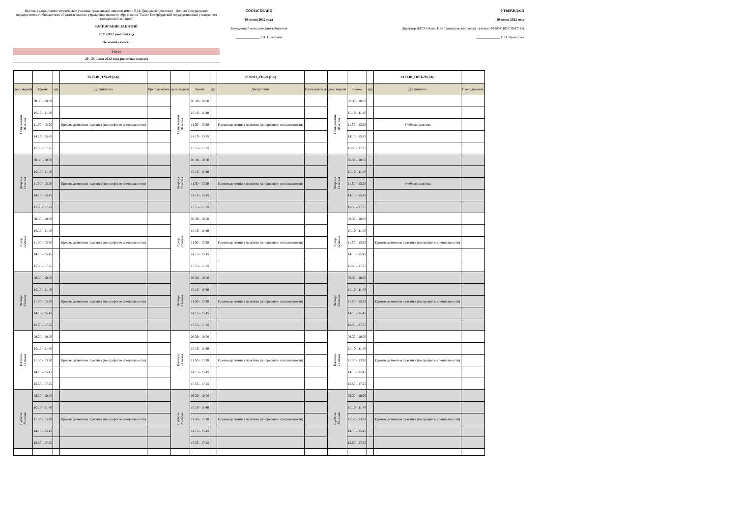Якутское авиационное техническое училище гражданской авиации имени В.И. Гришукова (колледж) - филиал Федерального государственного бюджетного образовательного учреждения высшего образования "Санкт-Петербургский государственный университет гражданской авиации"
РАСПИСАНИЕ ЗАНЯТИЙ
2021-2022 учебный год
Весенний семестр
2 курс
20 - 25 июня 2022 года (нечетная неделя)
СОГЛАСОВАНО
09 июня 2022 года
Заведующий методическим кабинетом
______________Л.Н. Николаева
УТВЕРЖДАЮ
10 июня 2022 года
Директор ЯАТУ ГА им. В.И. Гришукова (колледж) - филиал ФГБОУ ВО СПбГУ ГА
______________ П.И. Прокопьев
| | | | 25.02.01_ТМ-20 (БК) | | | | | 25.02.03_ТП-20 (БК) | | | | | 23.02.01_ОВП-20 (БК) | |
| день недели | Время | ауд. | Дисциплина | Преподаватель | день недели | Время | ауд. | Дисциплина | Преподаватель | день недели | Время | ауд. | Дисциплина | Преподаватель |
| Понедельник 20 июня | 08.30 - 10.00 | | | | Понедельник 20 июня | 08.30 - 10.00 | | | | Понедельник 20 июня | 08.30 - 10.00 | | | |
| | 10.10 - 11.40 | | | | | 10.10 - 11.40 | | | | | 10.10 - 11.40 | | | |
| | 11.50 - 13.20 | | Производственная практика (по профилю специальности) | | | 11.50 - 13.20 | | Производственная практика (по профилю специальности) | | | 11.50 - 13.20 | | Учебная практика | |
| | 14.15 - 15.45 | | | | | 14.15 - 15.45 | | | | | 14.15 - 15.45 | | | |
| | 15.55 - 17.25 | | | | | 15.55 - 17.25 | | | | | 15.55 - 17.25 | | | |
| Вторник 21 июня | 08.30 - 10.00 | | | | Вторник 21 июня | 08.30 - 10.00 | | | | Вторник 21 июня | 08.30 - 10.00 | | | |
| | 10.10 - 11.40 | | | | | 10.10 - 11.40 | | | | | 10.10 - 11.40 | | | |
| | 11.50 - 13.20 | | Производственная практика (по профилю специальности) | | | 11.50 - 13.20 | | Производственная практика (по профилю специальности) | | | 11.50 - 13.20 | | Учебная практика | |
| | 14.15 - 15.45 | | | | | 14.15 - 15.45 | | | | | 14.15 - 15.45 | | | |
| | 15.55 - 17.25 | | | | | 15.55 - 17.25 | | | | | 15.55 - 17.25 | | | |
| Среда 22 июня | 08.30 - 10.00 | | | | Среда 22 июня | 08.30 - 10.00 | | | | Среда 22 июня | 08.30 - 10.00 | | | |
| | 10.10 - 11.40 | | | | | 10.10 - 11.40 | | | | | 10.10 - 11.40 | | | |
| | 11.50 - 13.20 | | Производственная практика (по профилю специальности) | | | 11.50 - 13.20 | | Производственная практика (по профилю специальности) | | | 11.50 - 13.20 | | Производственная практика (по профилю специальности) | |
| | 14.15 - 15.45 | | | | | 14.15 - 15.45 | | | | | 14.15 - 15.45 | | | |
| | 15.55 - 17.25 | | | | | 15.55 - 17.25 | | | | | 15.55 - 17.25 | | | |
| Четверг 23 июня | 08.30 - 10.00 | | | | Четверг 23 июня | 08.30 - 10.00 | | | | Четверг 23 июня | 08.30 - 10.00 | | | |
| | 10.10 - 11.40 | | | | | 10.10 - 11.40 | | | | | 10.10 - 11.40 | | | |
| | 11.50 - 13.20 | | Производственная практика (по профилю специальности) | | | 11.50 - 13.20 | | Производственная практика (по профилю специальности) | | | 11.50 - 13.20 | | Производственная практика (по профилю специальности) | |
| | 14.15 - 15.45 | | | | | 14.15 - 15.45 | | | | | 14.15 - 15.45 | | | |
| | 15.55 - 17.25 | | | | | 15.55 - 17.25 | | | | | 15.55 - 17.25 | | | |
| Пятница 24 июня | 08.30 - 10.00 | | | | Пятница 24 июня | 08.30 - 10.00 | | | | Пятница 24 июня | 08.30 - 10.00 | | | |
| | 10.10 - 11.40 | | | | | 10.10 - 11.40 | | | | | 10.10 - 11.40 | | | |
| | 11.50 - 13.20 | | Производственная практика (по профилю специальности) | | | 11.50 - 13.20 | | Производственная практика (по профилю специальности) | | | 11.50 - 13.20 | | Производственная практика (по профилю специальности) | |
| | 14.15 - 15.45 | | | | | 14.15 - 15.45 | | | | | 14.15 - 15.45 | | | |
| | 15.55 - 17.25 | | | | | 15.55 - 17.25 | | | | | 15.55 - 17.25 | | | |
| Суббота 25 июня | 08.30 - 10.00 | | | | Суббота 25 июня | 08.30 - 10.00 | | | | Суббота 25 июня | 08.30 - 10.00 | | | |
| | 10.10 - 11.40 | | | | | 10.10 - 11.40 | | | | | 10.10 - 11.40 | | | |
| | 11.50 - 13.20 | | Производственная практика (по профилю специальности) | | | 11.50 - 13.20 | | Производственная практика (по профилю специальности) | | | 11.50 - 13.20 | | Производственная практика (по профилю специальности) | |
| | 14.15 - 15.45 | | | | | 14.15 - 15.45 | | | | | 14.15 - 15.45 | | | |
| | 15.55 - 17.25 | | | | | 15.55 - 17.25 | | | | | 15.55 - 17.25 | | | |